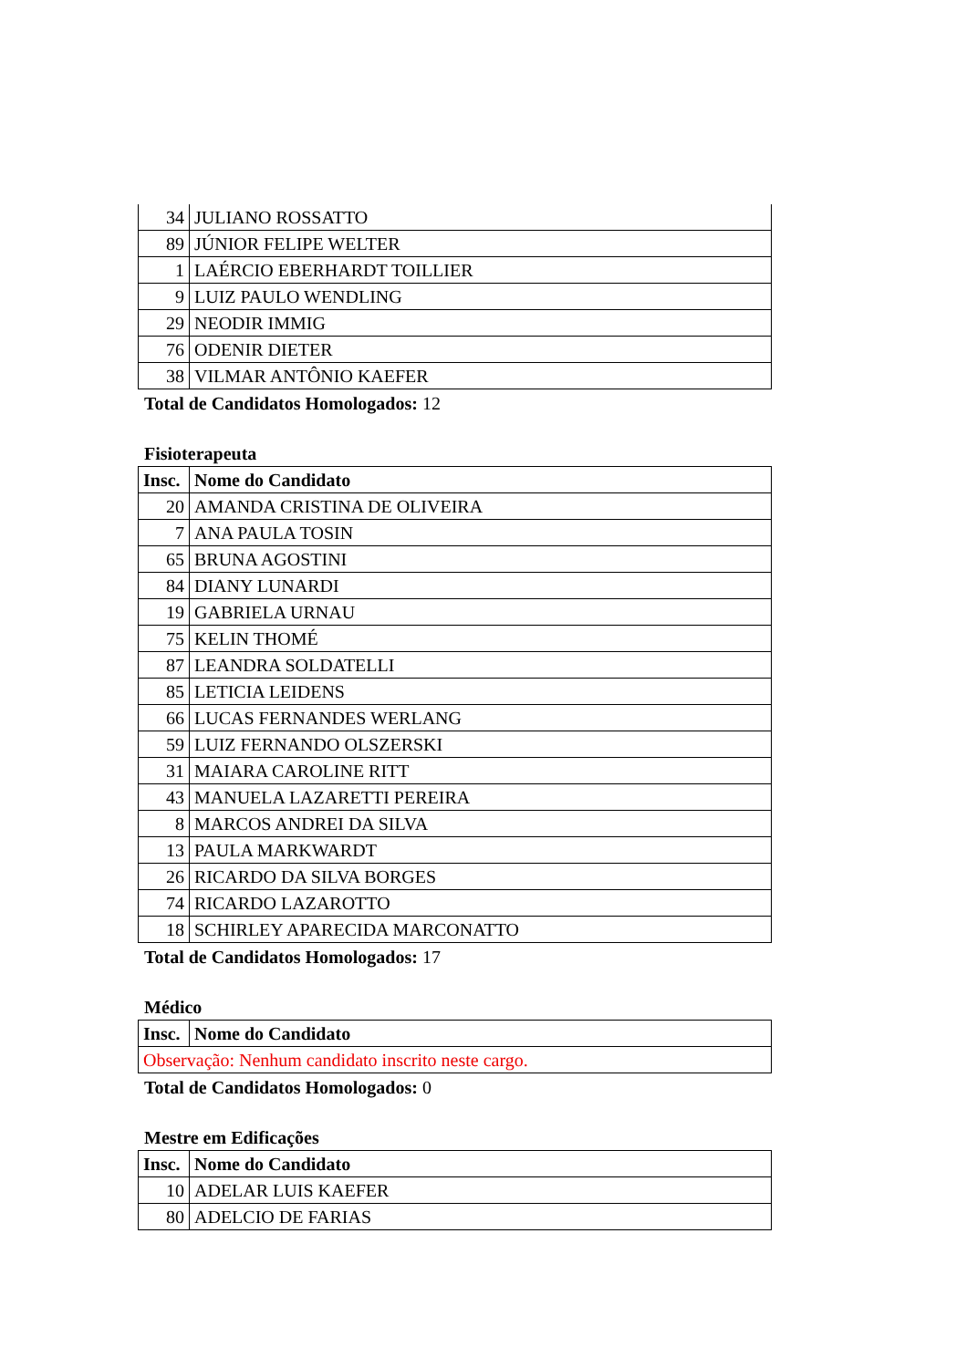| 34 | JULIANO ROSSATTO |
| 89 | JÚNIOR FELIPE WELTER |
| 1 | LAÉRCIO EBERHARDT TOILLIER |
| 9 | LUIZ PAULO WENDLING |
| 29 | NEODIR IMMIG |
| 76 | ODENIR DIETER |
| 38 | VILMAR ANTÔNIO KAEFER |
Total de Candidatos Homologados: 12
Fisioterapeuta
| Insc. | Nome do Candidato |
| --- | --- |
| 20 | AMANDA CRISTINA DE OLIVEIRA |
| 7 | ANA PAULA TOSIN |
| 65 | BRUNA AGOSTINI |
| 84 | DIANY LUNARDI |
| 19 | GABRIELA URNAU |
| 75 | KELIN THOMÉ |
| 87 | LEANDRA SOLDATELLI |
| 85 | LETICIA LEIDENS |
| 66 | LUCAS FERNANDES WERLANG |
| 59 | LUIZ FERNANDO OLSZERSKI |
| 31 | MAIARA CAROLINE RITT |
| 43 | MANUELA LAZARETTI PEREIRA |
| 8 | MARCOS ANDREI DA SILVA |
| 13 | PAULA MARKWARDT |
| 26 | RICARDO DA SILVA BORGES |
| 74 | RICARDO LAZAROTTO |
| 18 | SCHIRLEY APARECIDA MARCONATTO |
Total de Candidatos Homologados: 17
Médico
| Insc. | Nome do Candidato |
| --- | --- |
| Observação: Nenhum candidato inscrito neste cargo. | |
Total de Candidatos Homologados: 0
Mestre em Edificações
| Insc. | Nome do Candidato |
| --- | --- |
| 10 | ADELAR LUIS KAEFER |
| 80 | ADELCIO DE FARIAS |